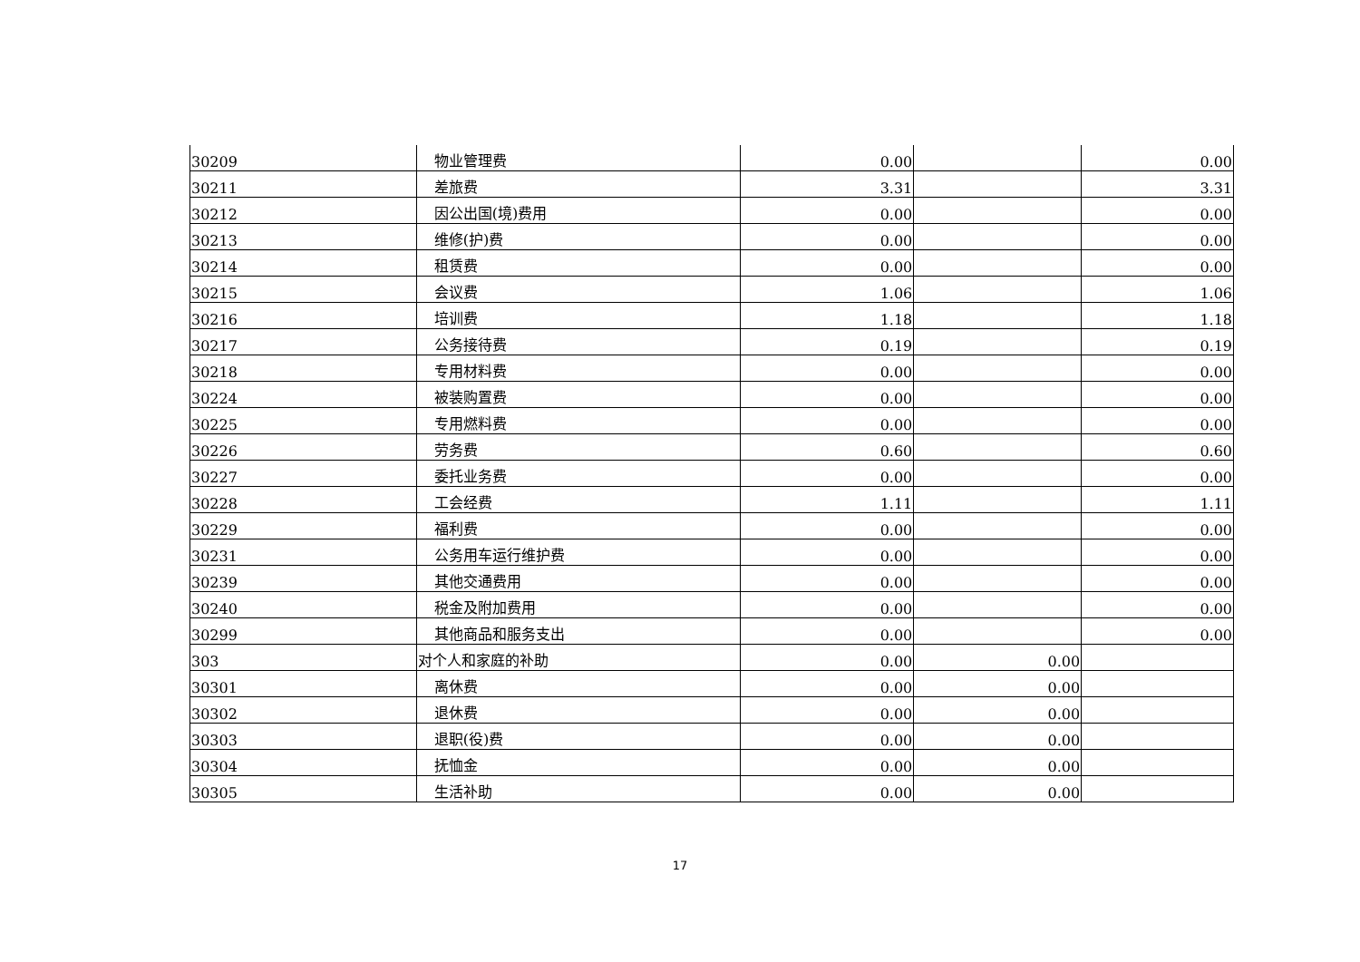| 30209 | 物业管理费 | 0.00 | | 0.00 |
| 30211 | 差旅费 | 3.31 | | 3.31 |
| 30212 | 因公出国(境)费用 | 0.00 | | 0.00 |
| 30213 | 维修(护)费 | 0.00 | | 0.00 |
| 30214 | 租赁费 | 0.00 | | 0.00 |
| 30215 | 会议费 | 1.06 | | 1.06 |
| 30216 | 培训费 | 1.18 | | 1.18 |
| 30217 | 公务接待费 | 0.19 | | 0.19 |
| 30218 | 专用材料费 | 0.00 | | 0.00 |
| 30224 | 被装购置费 | 0.00 | | 0.00 |
| 30225 | 专用燃料费 | 0.00 | | 0.00 |
| 30226 | 劳务费 | 0.60 | | 0.60 |
| 30227 | 委托业务费 | 0.00 | | 0.00 |
| 30228 | 工会经费 | 1.11 | | 1.11 |
| 30229 | 福利费 | 0.00 | | 0.00 |
| 30231 | 公务用车运行维护费 | 0.00 | | 0.00 |
| 30239 | 其他交通费用 | 0.00 | | 0.00 |
| 30240 | 税金及附加费用 | 0.00 | | 0.00 |
| 30299 | 其他商品和服务支出 | 0.00 | | 0.00 |
| 303 | 对个人和家庭的补助 | 0.00 | 0.00 | |
| 30301 | 离休费 | 0.00 | 0.00 | |
| 30302 | 退休费 | 0.00 | 0.00 | |
| 30303 | 退职(役)费 | 0.00 | 0.00 | |
| 30304 | 抚恤金 | 0.00 | 0.00 | |
| 30305 | 生活补助 | 0.00 | 0.00 | |
17